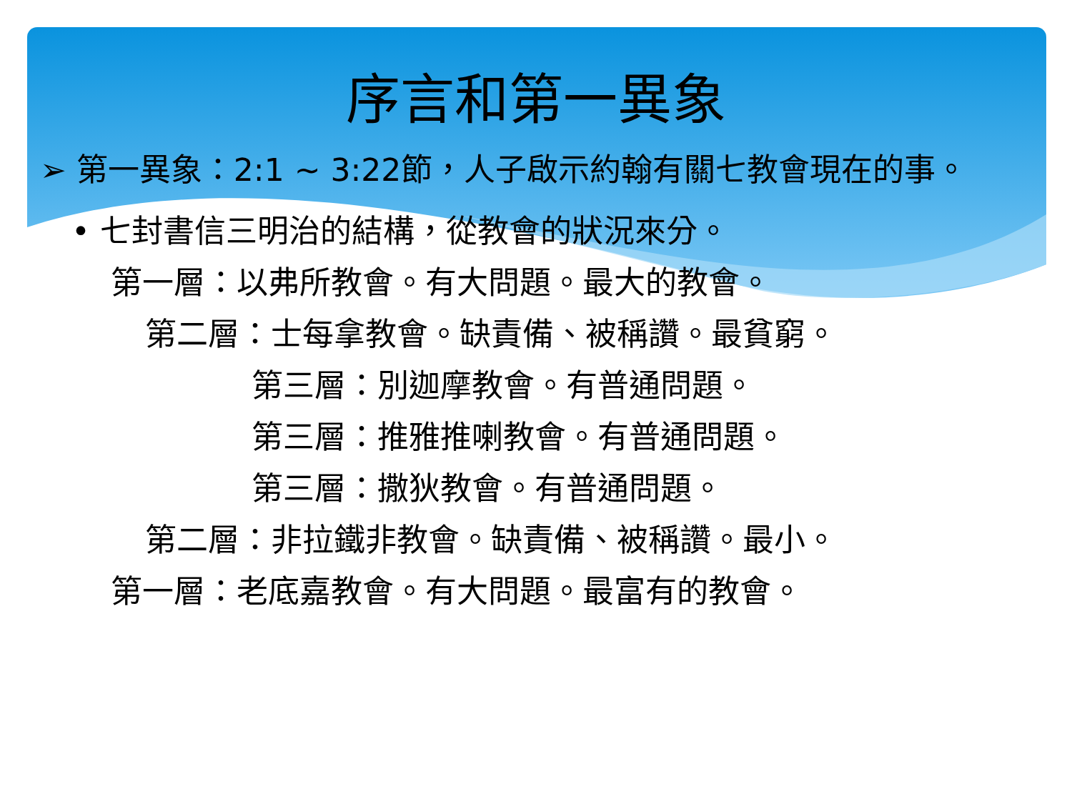序言和第一異象
➢ 第一異象：2:1 ~ 3:22節，人子啟示約翰有關七教會現在的事。
• 七封書信三明治的結構，從教會的狀況來分。
第一層：以弗所教會。有大問題。最大的教會。
第二層：士每拿教會。缺責備、被稱讚。最貧窮。
第三層：別迦摩教會。有普通問題。
第三層：推雅推喇教會。有普通問題。
第三層：撒狄教會。有普通問題。
第二層：非拉鐵非教會。缺責備、被稱讚。最小。
第一層：老底嘉教會。有大問題。最富有的教會。